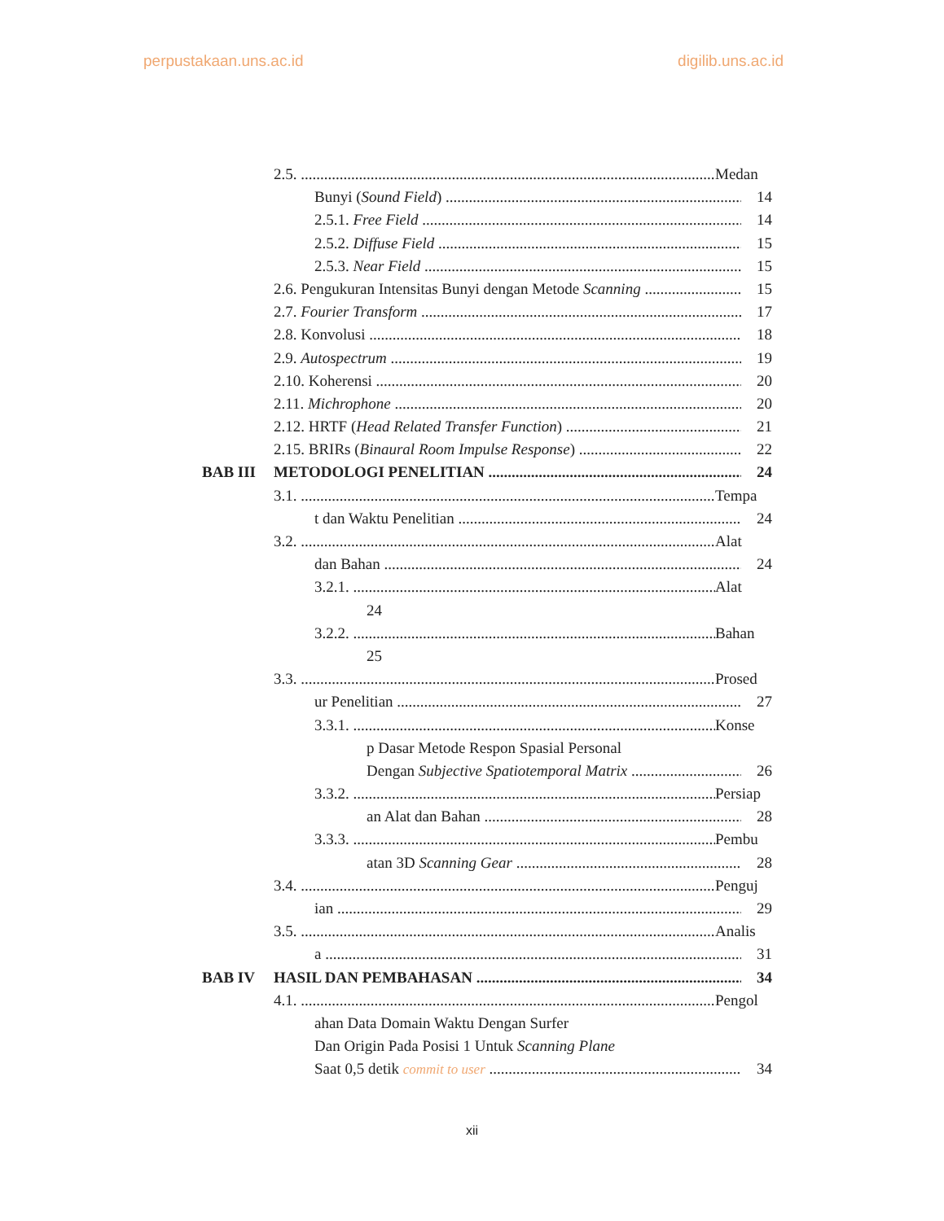perpustakaan.uns.ac.id digilib.uns.ac.id
2.5. Medan
Bunyi (Sound Field) 14
2.5.1. Free Field 14
2.5.2. Diffuse Field 15
2.5.3. Near Field 15
2.6. Pengukuran Intensitas Bunyi dengan Metode Scanning 15
2.7. Fourier Transform 17
2.8. Konvolusi 18
2.9. Autospectrum 19
2.10. Koherensi 20
2.11. Michrophone 20
2.12. HRTF (Head Related Transfer Function) 21
2.15. BRIRs (Binaural Room Impulse Response) 22
BAB III METODOLOGI PENELITIAN 24
3.1. Tempa
t dan Waktu Penelitian 24
3.2. Alat
dan Bahan 24
3.2.1. Alat
24
3.2.2. Bahan
25
3.3. Prosed
ur Penelitian 27
3.3.1. Konse
p Dasar Metode Respon Spasial Personal
Dengan Subjective Spatiotemporal Matrix 26
3.3.2. Persiap
an Alat dan Bahan 28
3.3.3. Pembu
atan 3D Scanning Gear 28
3.4. Penguj
ian 29
3.5. Analis
a 31
BAB IV HASIL DAN PEMBAHASAN 34
4.1. Pengol
ahan Data Domain Waktu Dengan Surfer
Dan Origin Pada Posisi 1 Untuk Scanning Plane
Saat 0,5 detik commit to user 34
xii